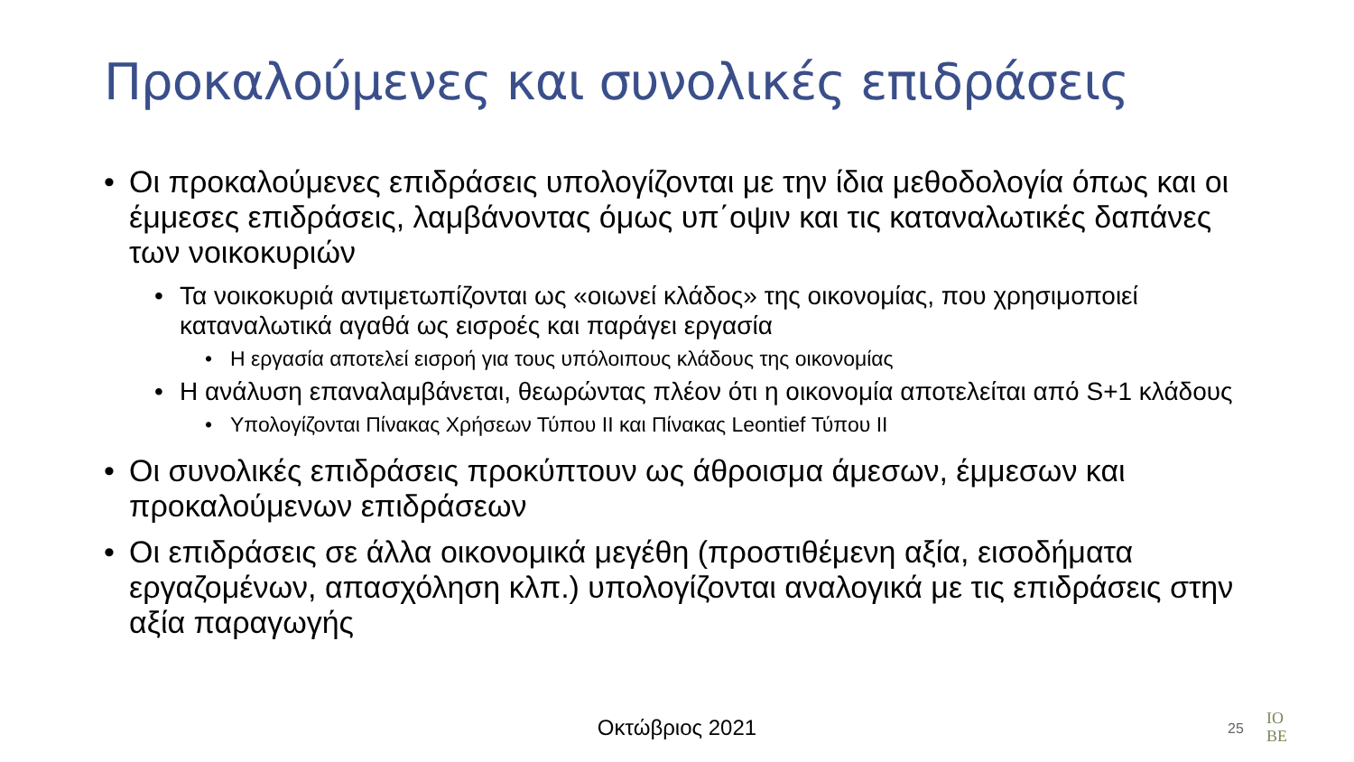Προκαλούμενες και συνολικές επιδράσεις
• Οι προκαλούμενες επιδράσεις υπολογίζονται με την ίδια μεθοδολογία όπως και οι έμμεσες επιδράσεις, λαμβάνοντας όμως υπ΄οψιν και τις καταναλωτικές δαπάνες των νοικοκυριών
• Τα νοικοκυριά αντιμετωπίζονται ως «οιωνεί κλάδος» της οικονομίας, που χρησιμοποιεί καταναλωτικά αγαθά ως εισροές και παράγει εργασία
• Η εργασία αποτελεί εισροή για τους υπόλοιπους κλάδους της οικονομίας
• Η ανάλυση επαναλαμβάνεται, θεωρώντας πλέον ότι η οικονομία αποτελείται από S+1 κλάδους
• Υπολογίζονται Πίνακας Χρήσεων Τύπου ΙΙ και Πίνακας Leontief Τύπου ΙΙ
• Οι συνολικές επιδράσεις προκύπτουν ως άθροισμα άμεσων, έμμεσων και προκαλούμενων επιδράσεων
• Οι επιδράσεις σε άλλα οικονομικά μεγέθη (προστιθέμενη αξία, εισοδήματα εργαζομένων, απασχόληση κλπ.) υπολογίζονται αναλογικά με τις επιδράσεις στην αξία παραγωγής
Οκτώβριος 2021 25
IO
BE